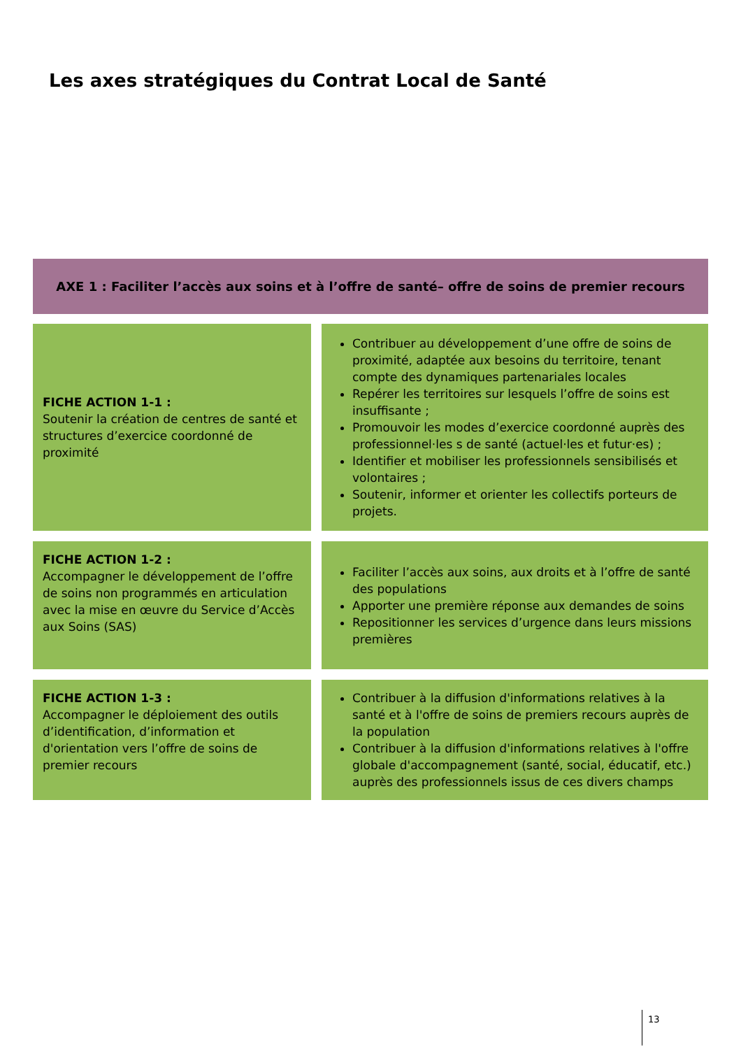Les axes stratégiques du Contrat Local de Santé
AXE 1 : Faciliter l’accès aux soins et à l’offre de santé– offre de soins de premier recours
| FICHE ACTION 1-1 : Soutenir la création de centres de santé et structures d’exercice coordonné de proximité | Contribuer au développement d’une offre de soins de proximité, adaptée aux besoins du territoire, tenant compte des dynamiques partenariales locales Repérer les territoires sur lesquels l’offre de soins est insuffisante ; Promouvoir les modes d’exercice coordonné auprès des professionnel·les s de santé (actuel·les et futur·es) ; Identifier et mobiliser les professionnels sensibilisés et volontaires ; Soutenir, informer et orienter les collectifs porteurs de projets. |
| FICHE ACTION 1-2 : Accompagner le développement de l’offre de soins non programmés en articulation avec la mise en œuvre du Service d’Accès aux Soins (SAS) | Faciliter l’accès aux soins, aux droits et à l’offre de santé des populations Apporter une première réponse aux demandes de soins Repositionner les services d’urgence dans leurs missions premières |
| FICHE ACTION 1-3 : Accompagner le déploiement des outils d’identification, d’information et d'orientation vers l’offre de soins de premier recours | Contribuer à la diffusion d'informations relatives à la santé et à l'offre de soins de premiers recours auprès de la population Contribuer à la diffusion d'informations relatives à l'offre globale d'accompagnement (santé, social, éducatif, etc.) auprès des professionnels issus de ces divers champs |
13